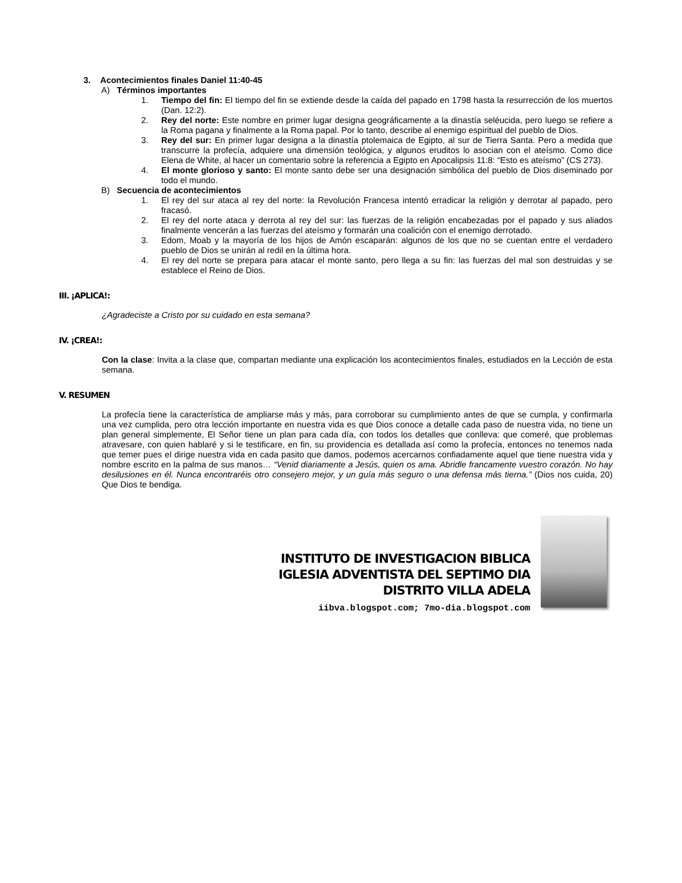3. Acontecimientos finales Daniel 11:40-45
A) Términos importantes
1. Tiempo del fin: El tiempo del fin se extiende desde la caída del papado en 1798 hasta la resurrección de los muertos (Dan. 12:2).
2. Rey del norte: Este nombre en primer lugar designa geográficamente a la dinastía seléucida, pero luego se refiere a la Roma pagana y finalmente a la Roma papal. Por lo tanto, describe al enemigo espiritual del pueblo de Dios.
3. Rey del sur: En primer lugar designa a la dinastía ptolemaica de Egipto, al sur de Tierra Santa. Pero a medida que transcurre la profecía, adquiere una dimensión teológica, y algunos eruditos lo asocian con el ateísmo. Como dice Elena de White, al hacer un comentario sobre la referencia a Egipto en Apocalipsis 11:8: “Esto es ateísmo” (CS 273).
4. El monte glorioso y santo: El monte santo debe ser una designación simbólica del pueblo de Dios diseminado por todo el mundo.
B) Secuencia de acontecimientos
1. El rey del sur ataca al rey del norte: la Revolución Francesa intentó erradicar la religión y derrotar al papado, pero fracasó.
2. El rey del norte ataca y derrota al rey del sur: las fuerzas de la religión encabezadas por el papado y sus aliados finalmente vencerán a las fuerzas del ateísmo y formarán una coalición con el enemigo derrotado.
3. Edom, Moab y la mayoría de los hijos de Amón escaparán: algunos de los que no se cuentan entre el verdadero pueblo de Dios se unirán al redil en la última hora.
4. El rey del norte se prepara para atacar el monte santo, pero llega a su fin: las fuerzas del mal son destruidas y se establece el Reino de Dios.
III. ¡APLICA!:
¿Agradeciste a Cristo por su cuidado en esta semana?
IV. ¡CREA!:
Con la clase: Invita a la clase que, compartan mediante una explicación los acontecimientos finales, estudiados en la Lección de esta semana.
V. RESUMEN
La profecía tiene la característica de ampliarse más y más, para corroborar su cumplimiento antes de que se cumpla, y confirmarla una vez cumplida, pero otra lección importante en nuestra vida es que Dios conoce a detalle cada paso de nuestra vida, no tiene un plan general simplemente, El Señor tiene un plan para cada día, con todos los detalles que conlleva: que comeré, que problemas atravesare, con quien hablaré y si le testificare, en fin, su providencia es detallada así como la profecía, entonces no tenemos nada que temer pues el dirige nuestra vida en cada pasito que damos, podemos acercarnos confiadamente aquel que tiene nuestra vida y nombre escrito en la palma de sus manos… “Venid diariamente a Jesús, quien os ama. Abridle francamente vuestro corazón. No hay desilusiones en él. Nunca encontraréis otro consejero mejor, y un guía más seguro o una defensa más tierna.” (Dios nos cuida, 20) Que Dios te bendiga.
INSTITUTO DE INVESTIGACION BIBLICA
IGLESIA ADVENTISTA DEL SEPTIMO DIA
DISTRITO VILLA ADELA
iibva.blogspot.com; 7mo-dia.blogspot.com